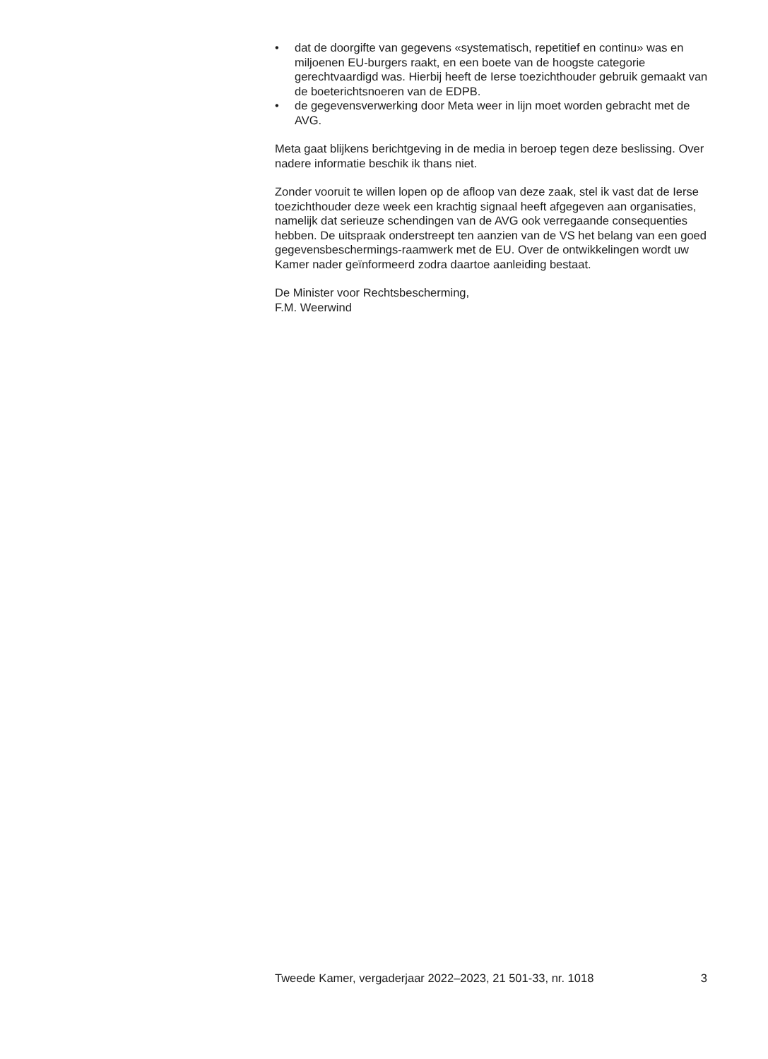• dat de doorgifte van gegevens «systematisch, repetitief en continu» was en miljoenen EU-burgers raakt, en een boete van de hoogste categorie gerechtvaardigd was. Hierbij heeft de Ierse toezichthouder gebruik gemaakt van de boeterichtsnoeren van de EDPB.
• de gegevensverwerking door Meta weer in lijn moet worden gebracht met de AVG.
Meta gaat blijkens berichtgeving in de media in beroep tegen deze beslissing. Over nadere informatie beschik ik thans niet.
Zonder vooruit te willen lopen op de afloop van deze zaak, stel ik vast dat de Ierse toezichthouder deze week een krachtig signaal heeft afgegeven aan organisaties, namelijk dat serieuze schendingen van de AVG ook verregaande consequenties hebben. De uitspraak onderstreept ten aanzien van de VS het belang van een goed gegevensbeschermings-raamwerk met de EU. Over de ontwikkelingen wordt uw Kamer nader geïnformeerd zodra daartoe aanleiding bestaat.
De Minister voor Rechtsbescherming,
F.M. Weerwind
Tweede Kamer, vergaderjaar 2022–2023, 21 501-33, nr. 1018 3